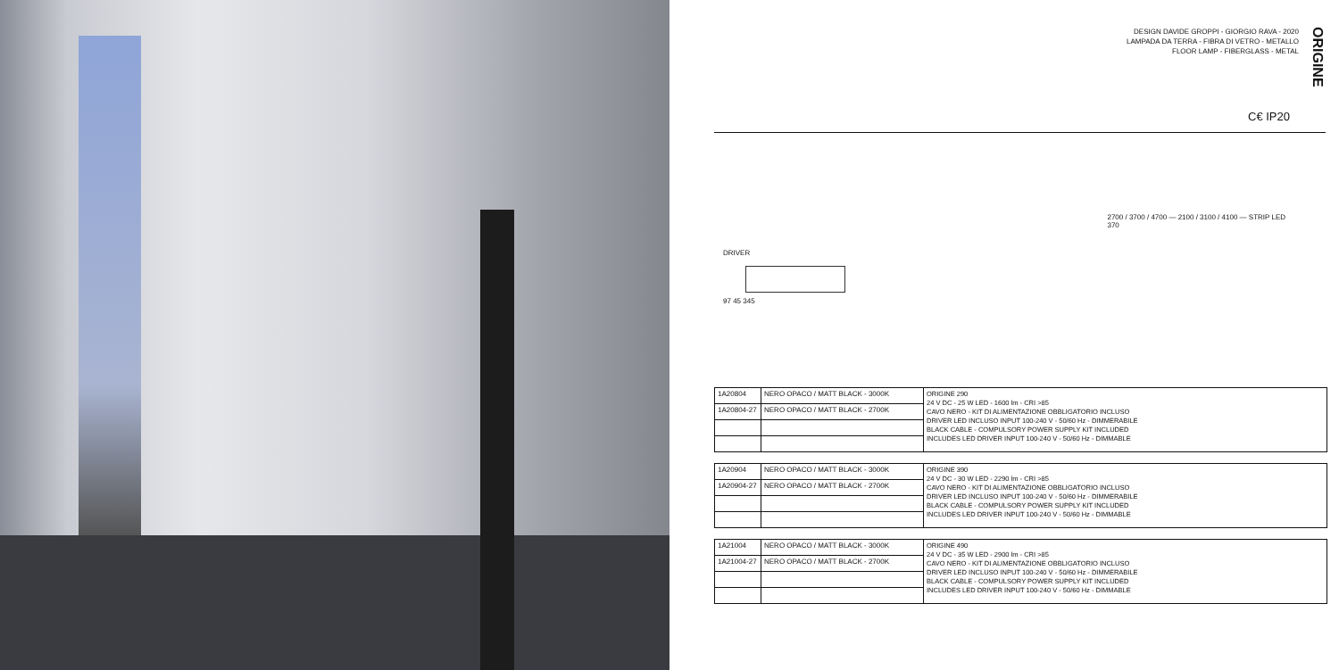DESIGN DAVIDE GROPPI - GIORGIO RAVA - 2020
LAMPADA DA TERRA - FIBRA DI VETRO - METALLO
FLOOR LAMP - FIBERGLASS - METAL
ORIGINE
C€ IP20
DRIVER
97 45 345
2700 / 3700 / 4700 — 2100 / 3100 / 4100 — STRIP LED
370
| 1A20804 | NERO OPACO / MATT BLACK - 3000K | ORIGINE 290 24 V DC - 25 W LED - 1600 lm - CRI >85 CAVO NERO - KIT DI ALIMENTAZIONE OBBLIGATORIO INCLUSO DRIVER LED INCLUSO INPUT 100-240 V - 50/60 Hz - DIMMERABILE BLACK CABLE - COMPULSORY POWER SUPPLY KIT INCLUDED INCLUDES LED DRIVER INPUT 100-240 V - 50/60 Hz - DIMMABLE |
| 1A20804-27 | NERO OPACO / MATT BLACK - 2700K | |
| 1A20904 | NERO OPACO / MATT BLACK - 3000K | ORIGINE 390 24 V DC - 30 W LED - 2290 lm - CRI >85 CAVO NERO - KIT DI ALIMENTAZIONE OBBLIGATORIO INCLUSO DRIVER LED INCLUSO INPUT 100-240 V - 50/60 Hz - DIMMERABILE BLACK CABLE - COMPULSORY POWER SUPPLY KIT INCLUDED INCLUDES LED DRIVER INPUT 100-240 V - 50/60 Hz - DIMMABLE |
| 1A20904-27 | NERO OPACO / MATT BLACK - 2700K | |
| 1A21004 | NERO OPACO / MATT BLACK - 3000K | ORIGINE 490 24 V DC - 35 W LED - 2900 lm - CRI >85 CAVO NERO - KIT DI ALIMENTAZIONE OBBLIGATORIO INCLUSO DRIVER LED INCLUSO INPUT 100-240 V - 50/60 Hz - DIMMERABILE BLACK CABLE - COMPULSORY POWER SUPPLY KIT INCLUDED INCLUDES LED DRIVER INPUT 100-240 V - 50/60 Hz - DIMMABLE |
| 1A21004-27 | NERO OPACO / MATT BLACK - 2700K | |